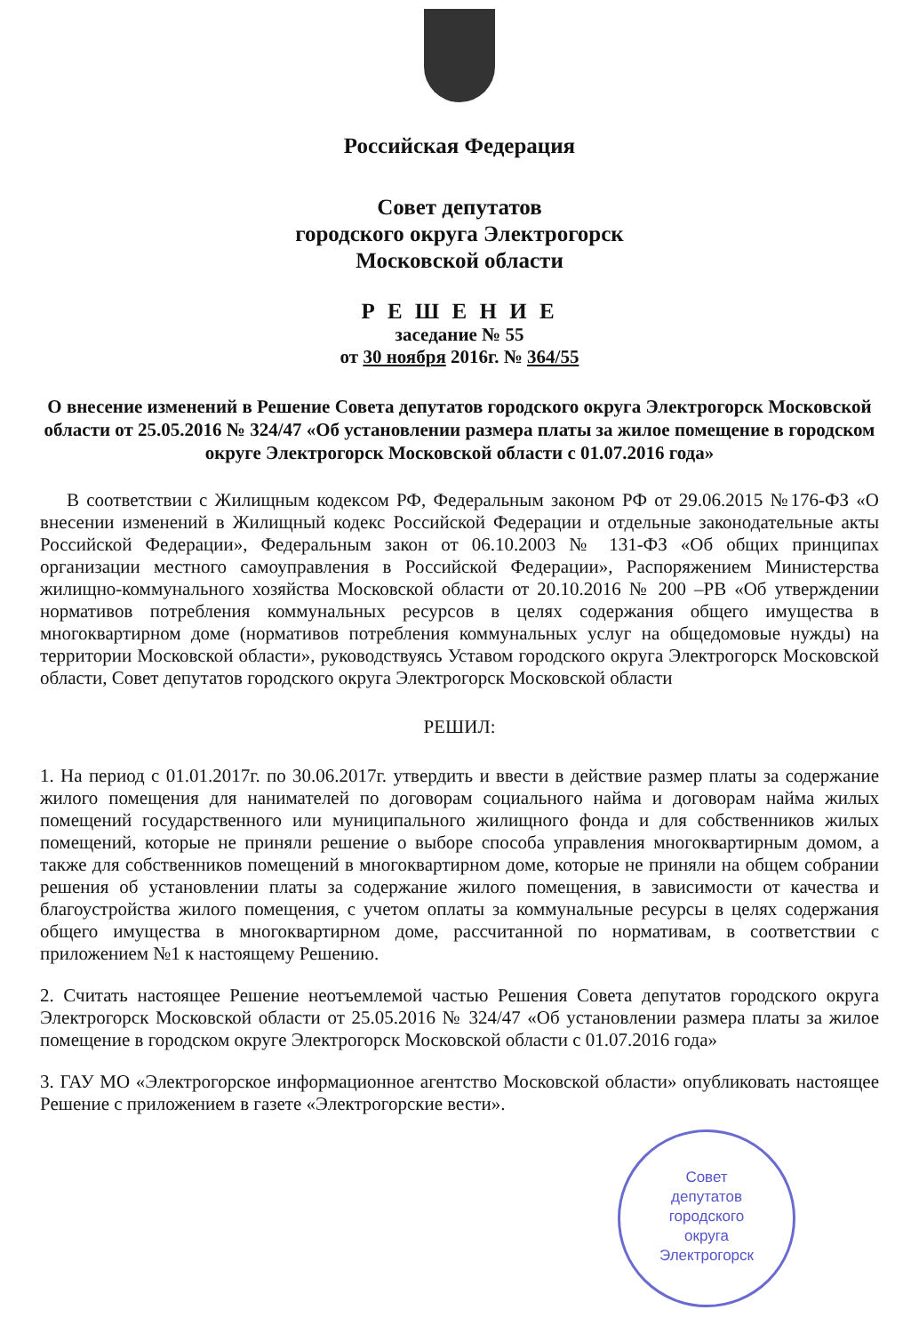Российская Федерация
Совет депутатов
городского округа Электрогорск
Московской области
Р Е Ш Е Н И Е
заседание № 55
от 30 ноября 2016г. № 364/55
О внесение изменений в Решение Совета депутатов городского округа Электрогорск Московской области от 25.05.2016 № 324/47 «Об установлении размера платы за жилое помещение в городском округе Электрогорск Московской области с 01.07.2016 года»
В соответствии с Жилищным кодексом РФ, Федеральным законом РФ от 29.06.2015 №176-ФЗ «О внесении изменений в Жилищный кодекс Российской Федерации и отдельные законодательные акты Российской Федерации», Федеральным закон от 06.10.2003 № 131-ФЗ «Об общих принципах организации местного самоуправления в Российской Федерации», Распоряжением Министерства жилищно-коммунального хозяйства Московской области от 20.10.2016 № 200 –РВ «Об утверждении нормативов потребления коммунальных ресурсов в целях содержания общего имущества в многоквартирном доме (нормативов потребления коммунальных услуг на общедомовые нужды) на территории Московской области», руководствуясь Уставом городского округа Электрогорск Московской области, Совет депутатов городского округа Электрогорск Московской области
РЕШИЛ:
1. На период с 01.01.2017г. по 30.06.2017г. утвердить и ввести в действие размер платы за содержание жилого помещения для нанимателей по договорам социального найма и договорам найма жилых помещений государственного или муниципального жилищного фонда и для собственников жилых помещений, которые не приняли решение о выборе способа управления многоквартирным домом, а также для собственников помещений в многоквартирном доме, которые не приняли на общем собрании решения об установлении платы за содержание жилого помещения, в зависимости от качества и благоустройства жилого помещения, с учетом оплаты за коммунальные ресурсы в целях содержания общего имущества в многоквартирном доме, рассчитанной по нормативам, в соответствии с приложением №1 к настоящему Решению.
2. Считать настоящее Решение неотъемлемой частью Решения Совета депутатов городского округа Электрогорск Московской области от 25.05.2016 № 324/47 «Об установлении размера платы за жилое помещение в городском округе Электрогорск Московской области с 01.07.2016 года»
3. ГАУ МО «Электрогорское информационное агентство Московской области» опубликовать настоящее Решение с приложением в газете «Электрогорские вести».
Совет
депутатов
городского
округа
Электрогорск